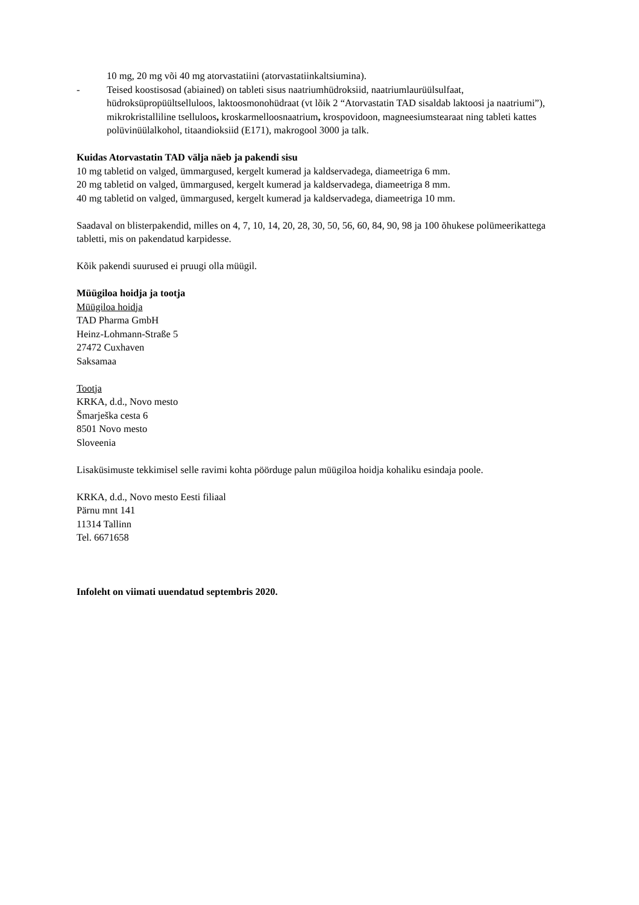10 mg, 20 mg või 40 mg atorvastatiini (atorvastatiinkaltsiumina).
- Teised koostisosad (abiained) on tableti sisus naatriumhüdroksiid, naatriumlaurüülsulfaat, hüdroksüpropüültselluloos, laktoosmonohüdraat (vt lõik 2 “Atorvastatin TAD sisaldab laktoosi ja naatriumi”), mikrokristalliline tselluloos, kroskarmelloosnaatrium, krospovidoon, magneesiumstearaat ning tableti kattes polüvinüülalkohol, titaandioksiid (E171), makrogool 3000 ja talk.
Kuidas Atorvastatin TAD välja näeb ja pakendi sisu
10 mg tabletid on valged, ümmargused, kergelt kumerad ja kaldservadega, diameetriga 6 mm.
20 mg tabletid on valged, ümmargused, kergelt kumerad ja kaldservadega, diameetriga 8 mm.
40 mg tabletid on valged, ümmargused, kergelt kumerad ja kaldservadega, diameetriga 10 mm.
Saadaval on blisterpakendid, milles on 4, 7, 10, 14, 20, 28, 30, 50, 56, 60, 84, 90, 98 ja 100 õhukese polümeerikattega tabletti, mis on pakendatud karpidesse.
Kõik pakendi suurused ei pruugi olla müügil.
Müügiloa hoidja ja tootja
Müügiloa hoidja
TAD Pharma GmbH
Heinz-Lohmann-Straße 5
27472 Cuxhaven
Saksamaa
Tootja
KRKA, d.d., Novo mesto
Šmarješka cesta 6
8501 Novo mesto
Sloveenia
Lisaküsimuste tekkimisel selle ravimi kohta pöörduge palun müügiloa hoidja kohaliku esindaja poole.
KRKA, d.d., Novo mesto Eesti filiaal
Pärnu mnt 141
11314 Tallinn
Tel. 6671658
Infoleht on viimati uuendatud septembris 2020.